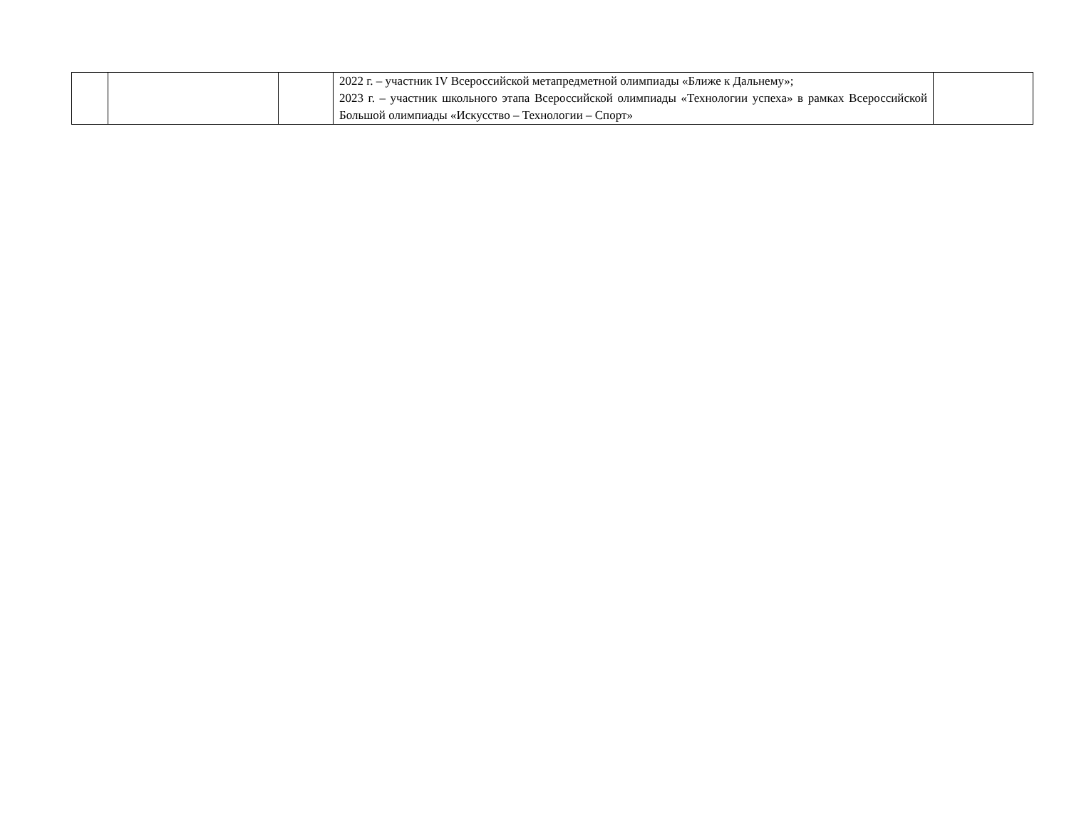| | | | 2022 г. – участник IV Всероссийской метапредметной олимпиады «Ближе к Дальнему»; 2023 г. – участник школьного этапа Всероссийской олимпиады «Технологии успеха» в рамках Всероссийской Большой олимпиады «Искусство – Технологии – Спорт» | |